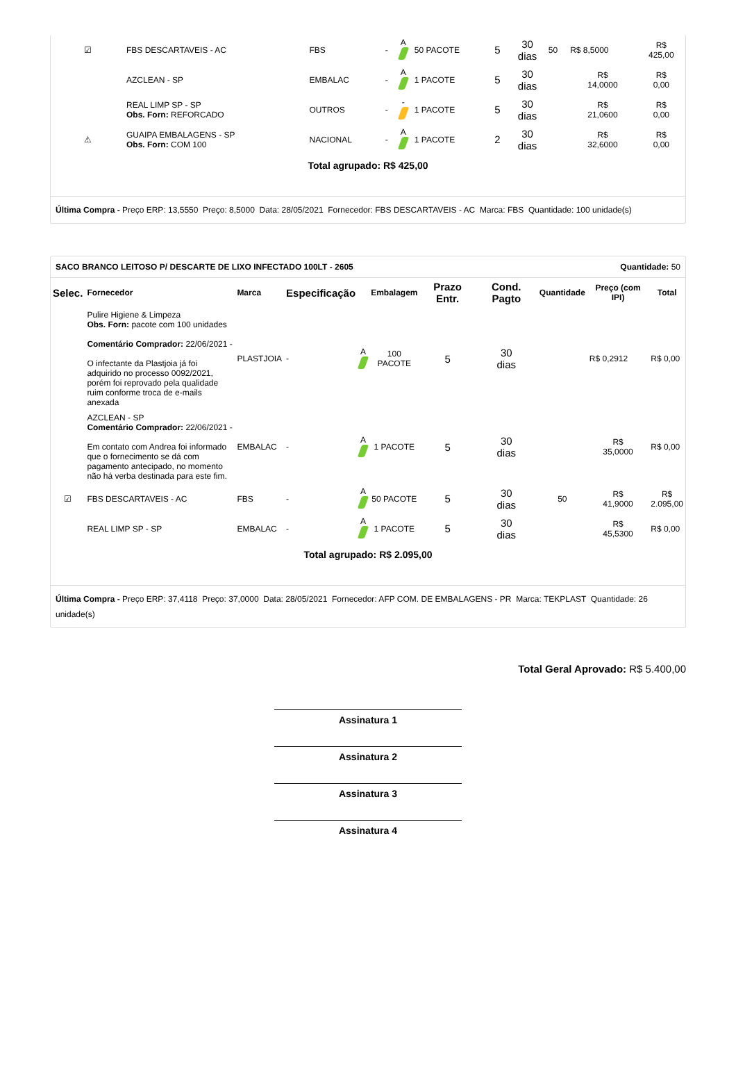| ☑ | FBS DESCARTAVEIS - AC | FBS | - | A | 50 PACOTE | 5 | 30 dias | 50 | R$ 8,5000 | R$ 425,00 |
| | AZCLEAN - SP | EMBALAC | - | A | 1 PACOTE | 5 | 30 dias | | R$ 14,0000 | R$ 0,00 |
| | REAL LIMP SP - SP Obs. Forn: REFORCADO | OUTROS | - | - | 1 PACOTE | 5 | 30 dias | | R$ 21,0600 | R$ 0,00 |
| ⚠ | GUAIPA EMBALAGENS - SP Obs. Forn: COM 100 | NACIONAL | - | A | 1 PACOTE | 2 | 30 dias | | R$ 32,6000 | R$ 0,00 |
Total agrupado: R$ 425,00
Última Compra - Preço ERP: 13,5550 Preço: 8,5000 Data: 28/05/2021 Fornecedor: FBS DESCARTAVEIS - AC Marca: FBS Quantidade: 100 unidade(s)
SACO BRANCO LEITOSO P/ DESCARTE DE LIXO INFECTADO 100LT - 2605 Quantidade: 50
| Selec. | Fornecedor | Marca | Especificação | | Embalagem | Prazo Entr. | Cond. Pagto | Quantidade | Preço (com IPI) | Total |
| --- | --- | --- | --- | --- | --- | --- | --- | --- | --- | --- |
| | Pulire Higiene & Limpeza Obs. Forn: pacote com 100 unidades Comentário Comprador: 22/06/2021 - O infectante da Plastjoia já foi adquirido no processo 0092/2021, porém foi reprovado pela qualidade ruim conforme troca de e-mails anexada | PLASTJOIA | - | A | 100 PACOTE | 5 | 30 dias | | R$ 0,2912 | R$ 0,00 |
| | AZCLEAN - SP Comentário Comprador: 22/06/2021 - Em contato com Andrea foi informado que o fornecimento se dá com pagamento antecipado, no momento não há verba destinada para este fim. | EMBALAC | - | A | 1 PACOTE | 5 | 30 dias | | R$ 35,0000 | R$ 0,00 |
| ☑ | FBS DESCARTAVEIS - AC | FBS | - | A | 50 PACOTE | 5 | 30 dias | 50 | R$ 41,9000 | R$ 2.095,00 |
| | REAL LIMP SP - SP | EMBALAC | - | A | 1 PACOTE | 5 | 30 dias | | R$ 45,5300 | R$ 0,00 |
Total agrupado: R$ 2.095,00
Última Compra - Preço ERP: 37,4118 Preço: 37,0000 Data: 28/05/2021 Fornecedor: AFP COM. DE EMBALAGENS - PR Marca: TEKPLAST Quantidade: 26 unidade(s)
Total Geral Aprovado: R$ 5.400,00
Assinatura 1
Assinatura 2
Assinatura 3
Assinatura 4